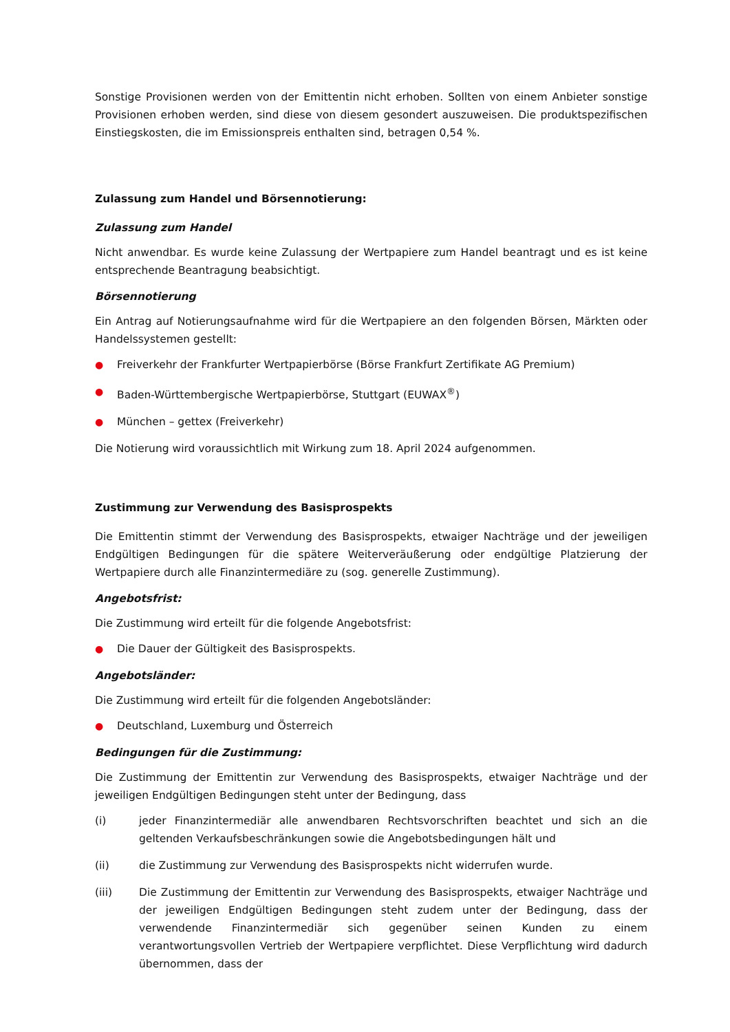Sonstige Provisionen werden von der Emittentin nicht erhoben. Sollten von einem Anbieter sonstige Provisionen erhoben werden, sind diese von diesem gesondert auszuweisen. Die produktspezifischen Einstiegskosten, die im Emissionspreis enthalten sind, betragen 0,54 %.
Zulassung zum Handel und Börsennotierung:
Zulassung zum Handel
Nicht anwendbar. Es wurde keine Zulassung der Wertpapiere zum Handel beantragt und es ist keine entsprechende Beantragung beabsichtigt.
Börsennotierung
Ein Antrag auf Notierungsaufnahme wird für die Wertpapiere an den folgenden Börsen, Märkten oder Handelssystemen gestellt:
● Freiverkehr der Frankfurter Wertpapierbörse (Börse Frankfurt Zertifikate AG Premium)
● Baden-Württembergische Wertpapierbörse, Stuttgart (EUWAX<sup>®</sup>)
● München – gettex (Freiverkehr)
Die Notierung wird voraussichtlich mit Wirkung zum 18. April 2024 aufgenommen.
Zustimmung zur Verwendung des Basisprospekts
Die Emittentin stimmt der Verwendung des Basisprospekts, etwaiger Nachträge und der jeweiligen Endgültigen Bedingungen für die spätere Weiterveräußerung oder endgültige Platzierung der Wertpapiere durch alle Finanzintermediäre zu (sog. generelle Zustimmung).
Angebotsfrist:
Die Zustimmung wird erteilt für die folgende Angebotsfrist:
● Die Dauer der Gültigkeit des Basisprospekts.
Angebotsländer:
Die Zustimmung wird erteilt für die folgenden Angebotsländer:
● Deutschland, Luxemburg und Österreich
Bedingungen für die Zustimmung:
Die Zustimmung der Emittentin zur Verwendung des Basisprospekts, etwaiger Nachträge und der jeweiligen Endgültigen Bedingungen steht unter der Bedingung, dass
(i) jeder Finanzintermediär alle anwendbaren Rechtsvorschriften beachtet und sich an die geltenden Verkaufsbeschränkungen sowie die Angebotsbedingungen hält und
(ii) die Zustimmung zur Verwendung des Basisprospekts nicht widerrufen wurde.
(iii) Die Zustimmung der Emittentin zur Verwendung des Basisprospekts, etwaiger Nachträge und der jeweiligen Endgültigen Bedingungen steht zudem unter der Bedingung, dass der verwendende Finanzintermediär sich gegenüber seinen Kunden zu einem verantwortungsvollen Vertrieb der Wertpapiere verpflichtet. Diese Verpflichtung wird dadurch übernommen, dass der